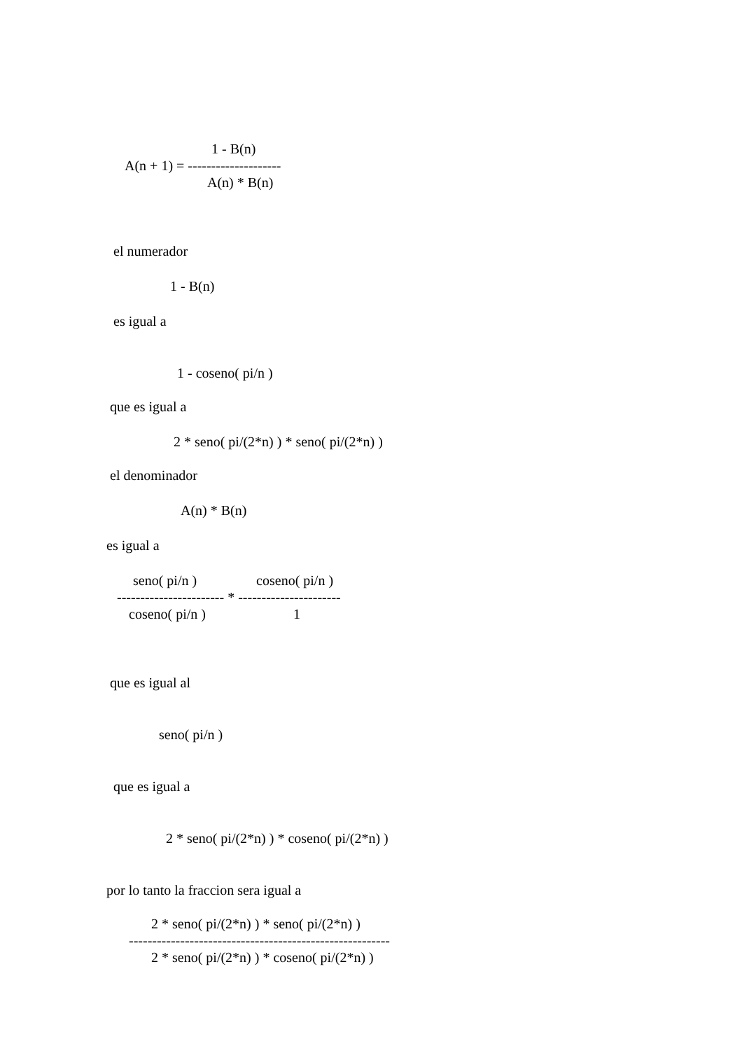1 - B(n)
A(n + 1) = --------------------
A(n) * B(n)
el numerador
1 - B(n)
es igual a
1 - coseno( pi/n )
que es igual a
2 * seno( pi/(2*n) ) * seno( pi/(2*n) )
el denominador
A(n) * B(n)
es igual a
seno( pi/n ) coseno( pi/n )
----------------------- * ----------------------
coseno( pi/n ) 1
que es igual al
seno( pi/n )
que es igual a
2 * seno( pi/(2*n) ) * coseno( pi/(2*n) )
por lo tanto la fraccion sera igual a
2 * seno( pi/(2*n) ) * seno( pi/(2*n) )
--------------------------------------------------------
2 * seno( pi/(2*n) ) * coseno( pi/(2*n) )